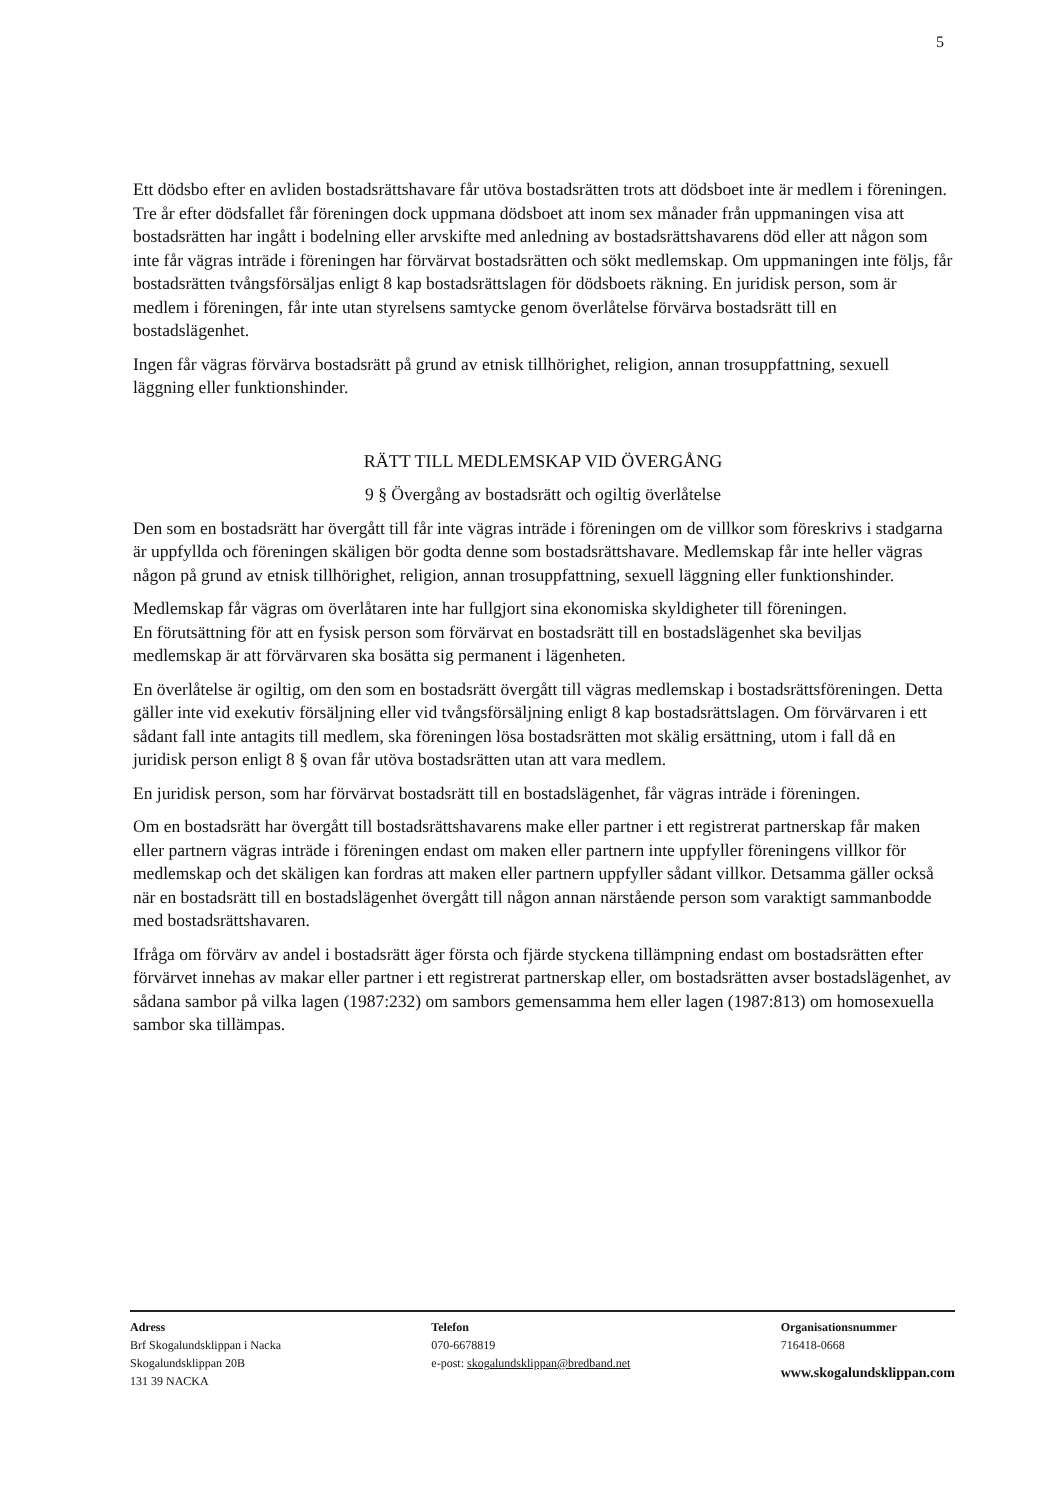5
Ett dödsbo efter en avliden bostadsrättshavare får utöva bostadsrätten trots att dödsboet inte är medlem i föreningen. Tre år efter dödsfallet får föreningen dock uppmana dödsboet att inom sex månader från uppmaningen visa att bostadsrätten har ingått i bodelning eller arvskifte med anledning av bostadsrättshavarens död eller att någon som inte får vägras inträde i föreningen har förvärvat bostadsrätten och sökt medlemskap. Om uppmaningen inte följs, får bostadsrätten tvångsförsäljas enligt 8 kap bostadsrättslagen för dödsboets räkning. En juridisk person, som är medlem i föreningen, får inte utan styrelsens samtycke genom överlåtelse förvärva bostadsrätt till en bostadslägenhet.
Ingen får vägras förvärva bostadsrätt på grund av etnisk tillhörighet, religion, annan trosuppfattning, sexuell läggning eller funktionshinder.
RÄTT TILL MEDLEMSKAP VID ÖVERGÅNG
9 § Övergång av bostadsrätt och ogiltig överlåtelse
Den som en bostadsrätt har övergått till får inte vägras inträde i föreningen om de villkor som föreskrivs i stadgarna är uppfyllda och föreningen skäligen bör godta denne som bostadsrättshavare. Medlemskap får inte heller vägras någon på grund av etnisk tillhörighet, religion, annan trosuppfattning, sexuell läggning eller funktionshinder.
Medlemskap får vägras om överlåtaren inte har fullgjort sina ekonomiska skyldigheter till föreningen.
En förutsättning för att en fysisk person som förvärvat en bostadsrätt till en bostadslägenhet ska beviljas medlemskap är att förvärvaren ska bosätta sig permanent i lägenheten.
En överlåtelse är ogiltig, om den som en bostadsrätt övergått till vägras medlemskap i bostadsrättsföreningen. Detta gäller inte vid exekutiv försäljning eller vid tvångsförsäljning enligt 8 kap bostadsrättslagen. Om förvärvaren i ett sådant fall inte antagits till medlem, ska föreningen lösa bostadsrätten mot skälig ersättning, utom i fall då en juridisk person enligt 8 § ovan får utöva bostadsrätten utan att vara medlem.
En juridisk person, som har förvärvat bostadsrätt till en bostadslägenhet, får vägras inträde i föreningen.
Om en bostadsrätt har övergått till bostadsrättshavarens make eller partner i ett registrerat partnerskap får maken eller partnern vägras inträde i föreningen endast om maken eller partnern inte uppfyller föreningens villkor för medlemskap och det skäligen kan fordras att maken eller partnern uppfyller sådant villkor. Detsamma gäller också när en bostadsrätt till en bostadslägenhet övergått till någon annan närstående person som varaktigt sammanbodde med bostadsrättshavaren.
Ifråga om förvärv av andel i bostadsrätt äger första och fjärde styckena tillämpning endast om bostadsrätten efter förvärvet innehas av makar eller partner i ett registrerat partnerskap eller, om bostadsrätten avser bostadslägenhet, av sådana sambor på vilka lagen (1987:232) om sambors gemensamma hem eller lagen (1987:813) om homosexuella sambor ska tillämpas.
Adress
Brf Skogalundsklippan i Nacka
Skogalundsklippan 20B
131 39 NACKA
Telefon
070-6678819
e-post: skogalundsklippan@bredband.net
Organisationsnummer
716418-0668
www.skogalundsklippan.com